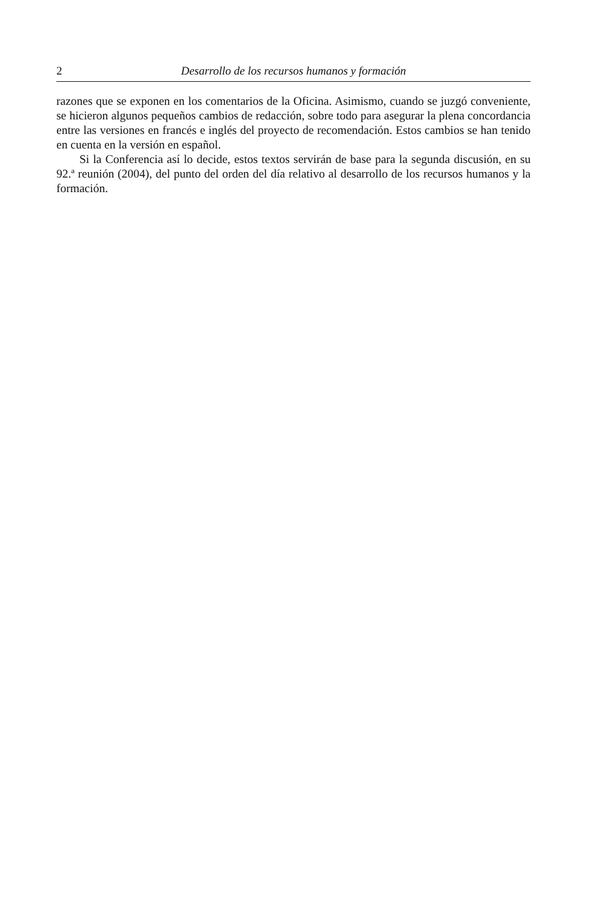2 Desarrollo de los recursos humanos y formación
razones que se exponen en los comentarios de la Oficina. Asimismo, cuando se juzgó conveniente, se hicieron algunos pequeños cambios de redacción, sobre todo para asegurar la plena concordancia entre las versiones en francés e inglés del proyecto de recomendación. Estos cambios se han tenido en cuenta en la versión en español.
Si la Conferencia así lo decide, estos textos servirán de base para la segunda discusión, en su 92.ª reunión (2004), del punto del orden del día relativo al desarrollo de los recursos humanos y la formación.